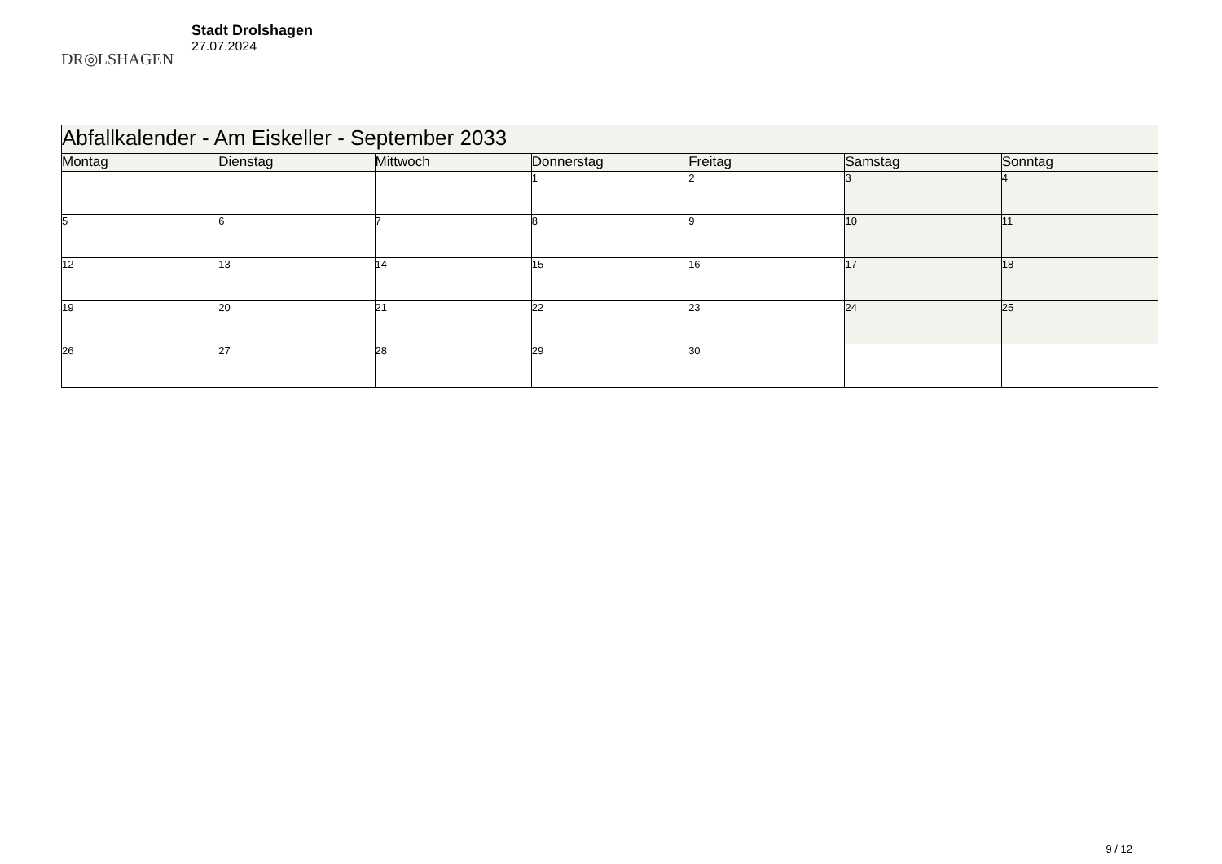DR◎LSHAGEN
Stadt Drolshagen
27.07.2024
| Abfallkalender - Am Eiskeller - September 2033 | | | | | | |
| --- | --- | --- | --- | --- | --- | --- |
| Montag | Dienstag | Mittwoch | Donnerstag | Freitag | Samstag | Sonntag |
| | | | 1 | 2 | 3 | 4 |
| 5 | 6 | 7 | 8 | 9 | 10 | 11 |
| 12 | 13 | 14 | 15 | 16 | 17 | 18 |
| 19 | 20 | 21 | 22 | 23 | 24 | 25 |
| 26 | 27 | 28 | 29 | 30 | | |
9 / 12